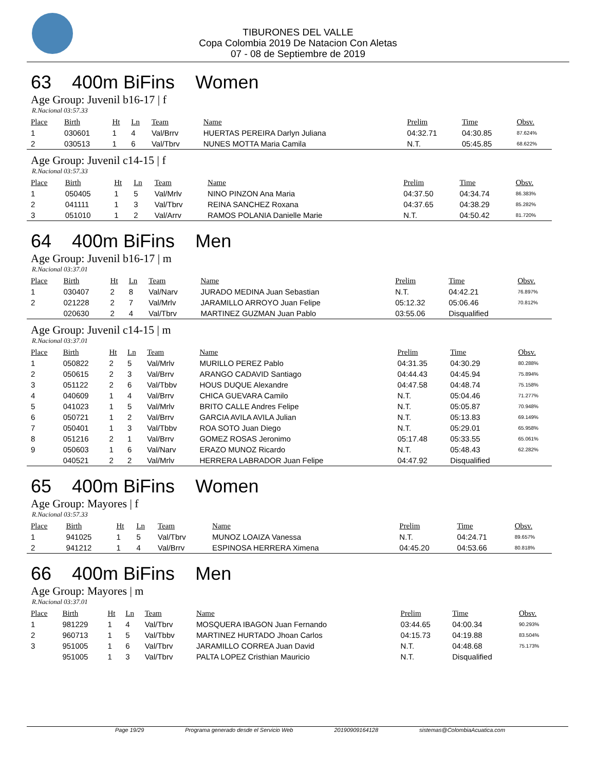TIBURONES DEL VALLE
Copa Colombia 2019 De Natacion Con Aletas
07 - 08 de Septiembre de 2019
63 400m BiFins Women
Age Group: Juvenil b16-17 | f
R.Nacional 03:57.33
| Place | Birth | Ht | Ln | Team | Name | Prelim | Time | Obsv. |
| --- | --- | --- | --- | --- | --- | --- | --- | --- |
| 1 | 030601 | 1 | 4 | Val/Brrv | HUERTAS PEREIRA Darlyn Juliana | 04:32.71 | 04:30.85 | 87.624% |
| 2 | 030513 | 1 | 6 | Val/Tbrv | NUNES MOTTA Maria Camila | N.T. | 05:45.85 | 68.622% |
Age Group: Juvenil c14-15 | f
R.Nacional 03:57.33
| Place | Birth | Ht | Ln | Team | Name | Prelim | Time | Obsv. |
| --- | --- | --- | --- | --- | --- | --- | --- | --- |
| 1 | 050405 | 1 | 5 | Val/Mrlv | NINO PINZON Ana Maria | 04:37.50 | 04:34.74 | 86.383% |
| 2 | 041111 | 1 | 3 | Val/Tbrv | REINA SANCHEZ Roxana | 04:37.65 | 04:38.29 | 85.282% |
| 3 | 051010 | 1 | 2 | Val/Arrv | RAMOS POLANIA Danielle Marie | N.T. | 04:50.42 | 81.720% |
64 400m BiFins Men
Age Group: Juvenil b16-17 | m
R.Nacional 03:37.01
| Place | Birth | Ht | Ln | Team | Name | Prelim | Time | Obsv. |
| --- | --- | --- | --- | --- | --- | --- | --- | --- |
| 1 | 030407 | 2 | 8 | Val/Narv | JURADO MEDINA Juan Sebastian | N.T. | 04:42.21 | 76.897% |
| 2 | 021228 | 2 | 7 | Val/Mrlv | JARAMILLO ARROYO Juan Felipe | 05:12.32 | 05:06.46 | 70.812% |
| | 020630 | 2 | 4 | Val/Tbrv | MARTINEZ GUZMAN Juan Pablo | 03:55.06 | Disqualified | |
Age Group: Juvenil c14-15 | m
R.Nacional 03:37.01
| Place | Birth | Ht | Ln | Team | Name | Prelim | Time | Obsv. |
| --- | --- | --- | --- | --- | --- | --- | --- | --- |
| 1 | 050822 | 2 | 5 | Val/Mrlv | MURILLO PEREZ Pablo | 04:31.35 | 04:30.29 | 80.288% |
| 2 | 050615 | 2 | 3 | Val/Brrv | ARANGO CADAVID Santiago | 04:44.43 | 04:45.94 | 75.894% |
| 3 | 051122 | 2 | 6 | Val/Tbbv | HOUS DUQUE Alexandre | 04:47.58 | 04:48.74 | 75.158% |
| 4 | 040609 | 1 | 4 | Val/Brrv | CHICA GUEVARA Camilo | N.T. | 05:04.46 | 71.277% |
| 5 | 041023 | 1 | 5 | Val/Mrlv | BRITO CALLE Andres Felipe | N.T. | 05:05.87 | 70.948% |
| 6 | 050721 | 1 | 2 | Val/Brrv | GARCIA AVILA AVILA Julian | N.T. | 05:13.83 | 69.149% |
| 7 | 050401 | 1 | 3 | Val/Tbbv | ROA SOTO Juan Diego | N.T. | 05:29.01 | 65.958% |
| 8 | 051216 | 2 | 1 | Val/Brrv | GOMEZ ROSAS Jeronimo | 05:17.48 | 05:33.55 | 65.061% |
| 9 | 050603 | 1 | 6 | Val/Narv | ERAZO MUNOZ Ricardo | N.T. | 05:48.43 | 62.282% |
| | 040521 | 2 | 2 | Val/Mrlv | HERRERA LABRADOR Juan Felipe | 04:47.92 | Disqualified | |
65 400m BiFins Women
Age Group: Mayores | f
R.Nacional 03:57.33
| Place | Birth | Ht | Ln | Team | Name | Prelim | Time | Obsv. |
| --- | --- | --- | --- | --- | --- | --- | --- | --- |
| 1 | 941025 | 1 | 5 | Val/Tbrv | MUNOZ LOAIZA Vanessa | N.T. | 04:24.71 | 89.657% |
| 2 | 941212 | 1 | 4 | Val/Brrv | ESPINOSA HERRERA Ximena | 04:45.20 | 04:53.66 | 80.818% |
66 400m BiFins Men
Age Group: Mayores | m
R.Nacional 03:37.01
| Place | Birth | Ht | Ln | Team | Name | Prelim | Time | Obsv. |
| --- | --- | --- | --- | --- | --- | --- | --- | --- |
| 1 | 981229 | 1 | 4 | Val/Tbrv | MOSQUERA IBAGON Juan Fernando | 03:44.65 | 04:00.34 | 90.293% |
| 2 | 960713 | 1 | 5 | Val/Tbbv | MARTINEZ HURTADO Jhoan Carlos | 04:15.73 | 04:19.88 | 83.504% |
| 3 | 951005 | 1 | 6 | Val/Tbrv | JARAMILLO CORREA Juan David | N.T. | 04:48.68 | 75.173% |
| | 951005 | 1 | 3 | Val/Tbrv | PALTA LOPEZ Cristhian Mauricio | N.T. | Disqualified | |
Page 19/29 Programa generado desde el Servicio Web 20190909164128 sistemas@ColombiaAcuatica.com